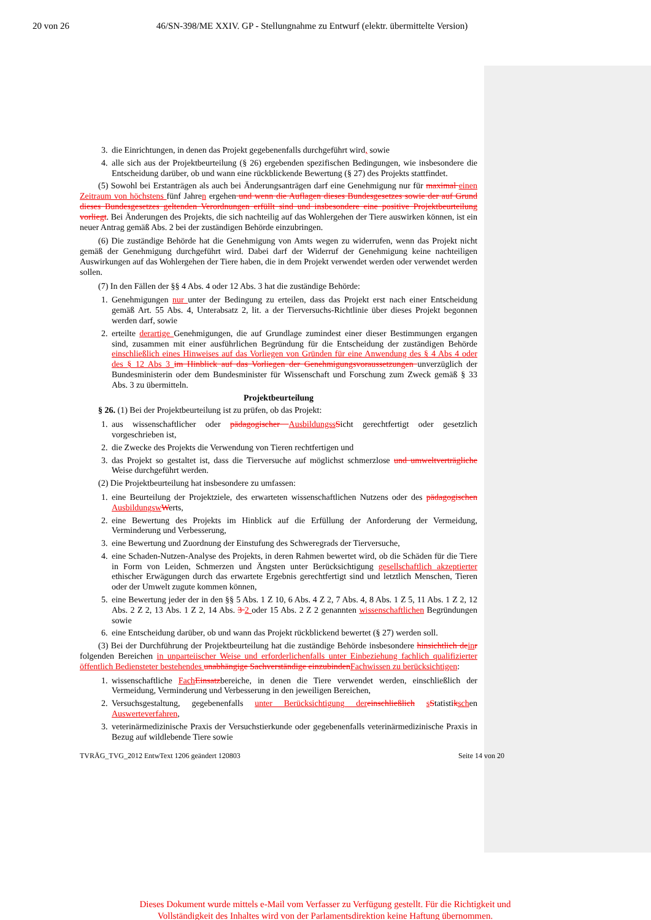20 von 26 46/SN-398/ME XXIV. GP - Stellungnahme zu Entwurf (elektr. übermittelte Version)
3. die Einrichtungen, in denen das Projekt gegebenenfalls durchgeführt wird, sowie
4. alle sich aus der Projektbeurteilung (§ 26) ergebenden spezifischen Bedingungen, wie insbesondere die Entscheidung darüber, ob und wann eine rückblickende Bewertung (§ 27) des Projekts stattfindet.
(5) Sowohl bei Erstanträgen als auch bei Änderungsanträgen darf eine Genehmigung nur für maximal einen Zeitraum von höchstens fünf Jahren ergehen und wenn die Auflagen dieses Bundesgesetzes sowie der auf Grund dieses Bundesgesetzes geltenden Verordnungen erfüllt sind und insbesondere eine positive Projektbeurteilung vorliegt. Bei Änderungen des Projekts, die sich nachteilig auf das Wohlergehen der Tiere auswirken können, ist ein neuer Antrag gemäß Abs. 2 bei der zuständigen Behörde einzubringen.
(6) Die zuständige Behörde hat die Genehmigung von Amts wegen zu widerrufen, wenn das Projekt nicht gemäß der Genehmigung durchgeführt wird. Dabei darf der Widerruf der Genehmigung keine nachteiligen Auswirkungen auf das Wohlergehen der Tiere haben, die in dem Projekt verwendet werden oder verwendet werden sollen.
(7) In den Fällen der §§ 4 Abs. 4 oder 12 Abs. 3 hat die zuständige Behörde:
1. Genehmigungen nur unter der Bedingung zu erteilen, dass das Projekt erst nach einer Entscheidung gemäß Art. 55 Abs. 4, Unterabsatz 2, lit. a der Tierversuchs-Richtlinie über dieses Projekt begonnen werden darf, sowie
2. erteilte derartige Genehmigungen, die auf Grundlage zumindest einer dieser Bestimmungen ergangen sind, zusammen mit einer ausführlichen Begründung für die Entscheidung der zuständigen Behörde einschließlich eines Hinweises auf das Vorliegen von Gründen für eine Anwendung des § 4 Abs 4 oder des § 12 Abs 3 im Hinblick auf das Vorliegen der Genehmigungsvoraussetzungen unverzüglich der Bundesministerin oder dem Bundesminister für Wissenschaft und Forschung zum Zweck gemäß § 33 Abs. 3 zu übermitteln.
Projektbeurteilung
§ 26. (1) Bei der Projektbeurteilung ist zu prüfen, ob das Projekt:
1. aus wissenschaftlicher oder pädagogischer Ausbildungss Sicht gerechtfertigt oder gesetzlich vorgeschrieben ist,
2. die Zwecke des Projekts die Verwendung von Tieren rechtfertigen und
3. das Projekt so gestaltet ist, dass die Tierversuche auf möglichst schmerzlose und umweltverträgliche Weise durchgeführt werden.
(2) Die Projektbeurteilung hat insbesondere zu umfassen:
1. eine Beurteilung der Projektziele, des erwarteten wissenschaftlichen Nutzens oder des pädagogischen Ausbildungsw Werts,
2. eine Bewertung des Projekts im Hinblick auf die Erfüllung der Anforderung der Vermeidung, Verminderung und Verbesserung,
3. eine Bewertung und Zuordnung der Einstufung des Schweregrads der Tierversuche,
4. eine Schaden-Nutzen-Analyse des Projekts, in deren Rahmen bewertet wird, ob die Schäden für die Tiere in Form von Leiden, Schmerzen und Ängsten unter Berücksichtigung gesellschaftlich akzeptierter ethischer Erwägungen durch das erwartete Ergebnis gerechtfertigt sind und letztlich Menschen, Tieren oder der Umwelt zugute kommen können,
5. eine Bewertung jeder der in den §§ 5 Abs. 1 Z 10, 6 Abs. 4 Z 2, 7 Abs. 4, 8 Abs. 1 Z 5, 11 Abs. 1 Z 2, 12 Abs. 2 Z 2, 13 Abs. 1 Z 2, 14 Abs. 3 2 oder 15 Abs. 2 Z 2 genannten wissenschaftlichen Begründungen sowie
6. eine Entscheidung darüber, ob und wann das Projekt rückblickend bewertet (§ 27) werden soll.
(3) Bei der Durchführung der Projektbeurteilung hat die zuständige Behörde insbesondere hinsichtlich de in r folgenden Bereichen in unparteiischer Weise und erforderlichenfalls unter Einbeziehung fachlich qualifizierter öffentlich Bediensteter bestehendes unabhängige Sachverständige einzubinden Fachwissen zu berücksichtigen:
1. wissenschaftliche Fach Einsatzbereiche, in denen die Tiere verwendet werden, einschließlich der Vermeidung, Verminderung und Verbesserung in den jeweiligen Bereichen,
2. Versuchsgestaltung, gegebenenfalls unter Berücksichtigung der einschließlich sStatistikschen Auswerteverfahren,
3. veterinärmedizinische Praxis der Versuchstierkunde oder gegebenenfalls veterinärmedizinische Praxis in Bezug auf wildlebende Tiere sowie
TVRÄG_TVG_2012 EntwText 1206 geändert 120803 Seite 14 von 20
Dieses Dokument wurde mittels e-Mail vom Verfasser zu Verfügung gestellt. Für die Richtigkeit und Vollständigkeit des Inhaltes wird von der Parlamentsdirektion keine Haftung übernommen.